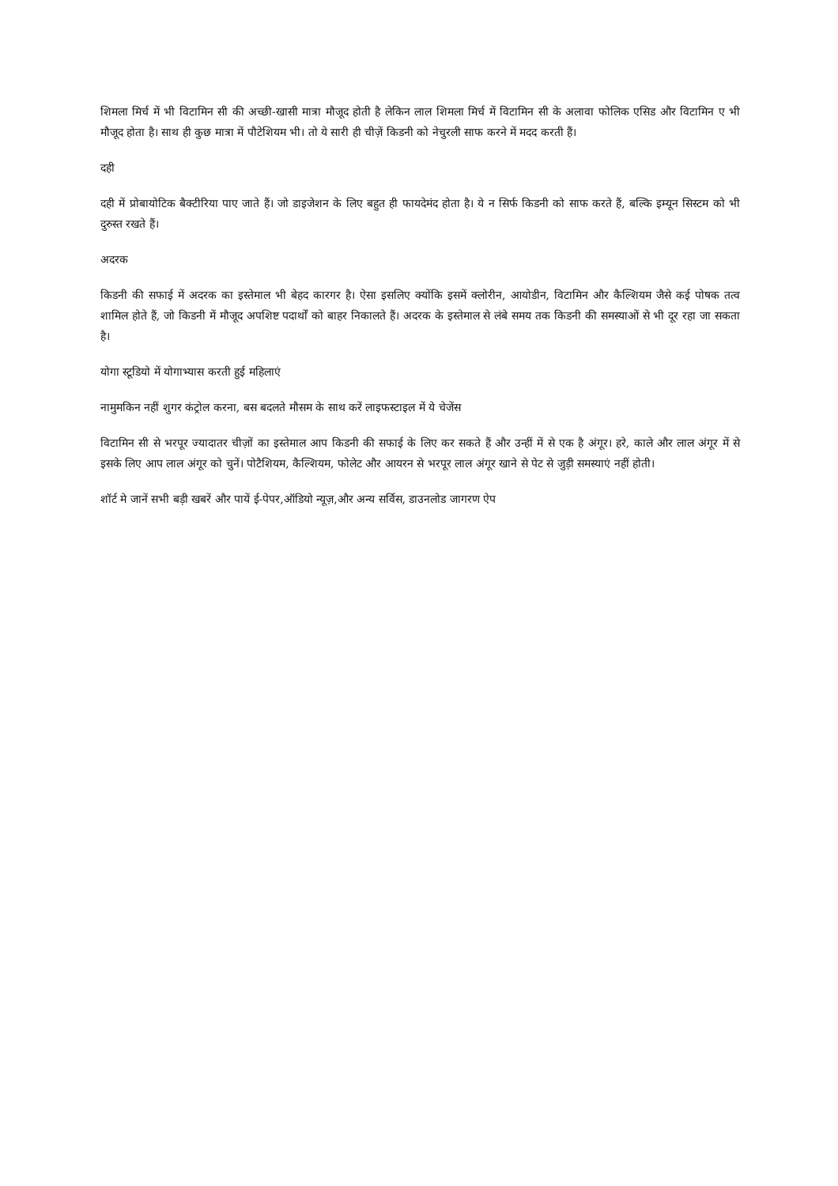शिमला मिर्च में भी विटामिन सी की अच्छी-खासी मात्रा मौजूद होती है लेकिन लाल शिमला मिर्च में विटामिन सी के अलावा फोलिक एसिड और विटामिन ए भी मौजूद होता है। साथ ही कुछ मात्रा में पौटेशियम भी। तो ये सारी ही चीज़ें किडनी को नेचुरली साफ करने में मदद करती हैं।
दही
दही में प्रोबायोटिक बैक्टीरिया पाए जाते हैं। जो डाइजेशन के लिए बहुत ही फायदेमंद होता है। ये न सिर्फ किडनी को साफ करते हैं, बल्कि इम्यून सिस्टम को भी दुरुस्त रखते हैं।
अदरक
किडनी की सफाई में अदरक का इस्तेमाल भी बेहद कारगर है। ऐसा इसलिए क्योंकि इसमें क्लोरीन, आयोडीन, विटामिन और कैल्शियम जैसे कई पोषक तत्व शामिल होते हैं, जो किडनी में मौजूद अपशिष्ट पदार्थों को बाहर निकालते हैं। अदरक के इस्तेमाल से लंबे समय तक किडनी की समस्याओं से भी दूर रहा जा सकता है।
योगा स्टूडियो में योगाभ्यास करती हुई महिलाएं
नामुमकिन नहीं शुगर कंट्रोल करना, बस बदलते मौसम के साथ करें लाइफस्टाइल में ये चेजेंस
विटामिन सी से भरपूर ज्यादातर चीज़ों का इस्तेमाल आप किडनी की सफाई के लिए कर सकते हैं और उन्हीं में से एक है अंगूर। हरे, काले और लाल अंगूर में से इसके लिए आप लाल अंगूर को चुनें। पोटैशियम, कैल्शियम, फोलेट और आयरन से भरपूर लाल अंगूर खाने से पेट से जुड़ी समस्याएं नहीं होती।
शॉर्ट मे जानें सभी बड़ी खबरें और पायें ई-पेपर,ऑडियो न्यूज़,और अन्य सर्विस, डाउनलोड जागरण ऐप